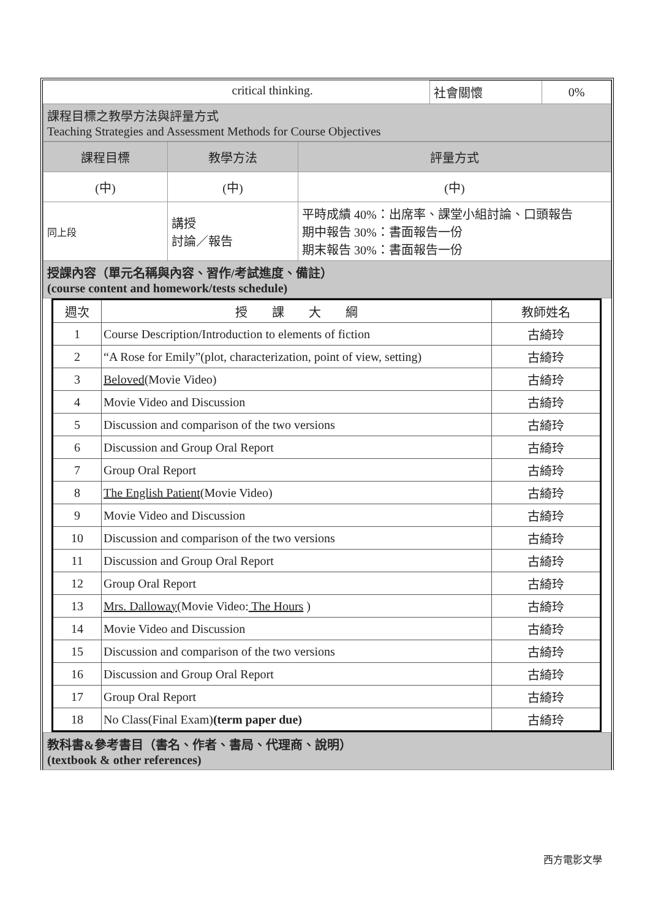| | critical thinking. | 社會關懷 | 0% |
| 課程目標之教學方法與評量方式 Teaching Strategies and Assessment Methods for Course Objectives | | | |
| 課程目標 | 教學方法 | 評量方式 |
| (中) | (中) | (中) |
| 同上段 | 講授 討論／報告 | 平時成績 40%：出席率、課堂小組討論、口頭報告 期中報告 30%：書面報告一份 期末報告 30%：書面報告一份 |
| 授課內容（單元名稱與內容、習作/考試進度、備註） (course content and homework/tests schedule) | | |
| 週次 | 授 課 大 綱 | 教師姓名 |
| --- | --- | --- |
| 1 | Course Description/Introduction to elements of fiction | 古綺玲 |
| 2 | “A Rose for Emily”(plot, characterization, point of view, setting) | 古綺玲 |
| 3 | Beloved (Movie Video) | 古綺玲 |
| 4 | Movie Video and Discussion | 古綺玲 |
| 5 | Discussion and comparison of the two versions | 古綺玲 |
| 6 | Discussion and Group Oral Report | 古綺玲 |
| 7 | Group Oral Report | 古綺玲 |
| 8 | The English Patient (Movie Video) | 古綺玲 |
| 9 | Movie Video and Discussion | 古綺玲 |
| 10 | Discussion and comparison of the two versions | 古綺玲 |
| 11 | Discussion and Group Oral Report | 古綺玲 |
| 12 | Group Oral Report | 古綺玲 |
| 13 | Mrs. Dalloway (Movie Video: The Hours ) | 古綺玲 |
| 14 | Movie Video and Discussion | 古綺玲 |
| 15 | Discussion and comparison of the two versions | 古綺玲 |
| 16 | Discussion and Group Oral Report | 古綺玲 |
| 17 | Group Oral Report | 古綺玲 |
| 18 | No Class(Final Exam) (term paper due) | 古綺玲 |
| 教科書&參考書目（書名、作者、書局、代理商、說明） (textbook & other references) |
西方電影文學